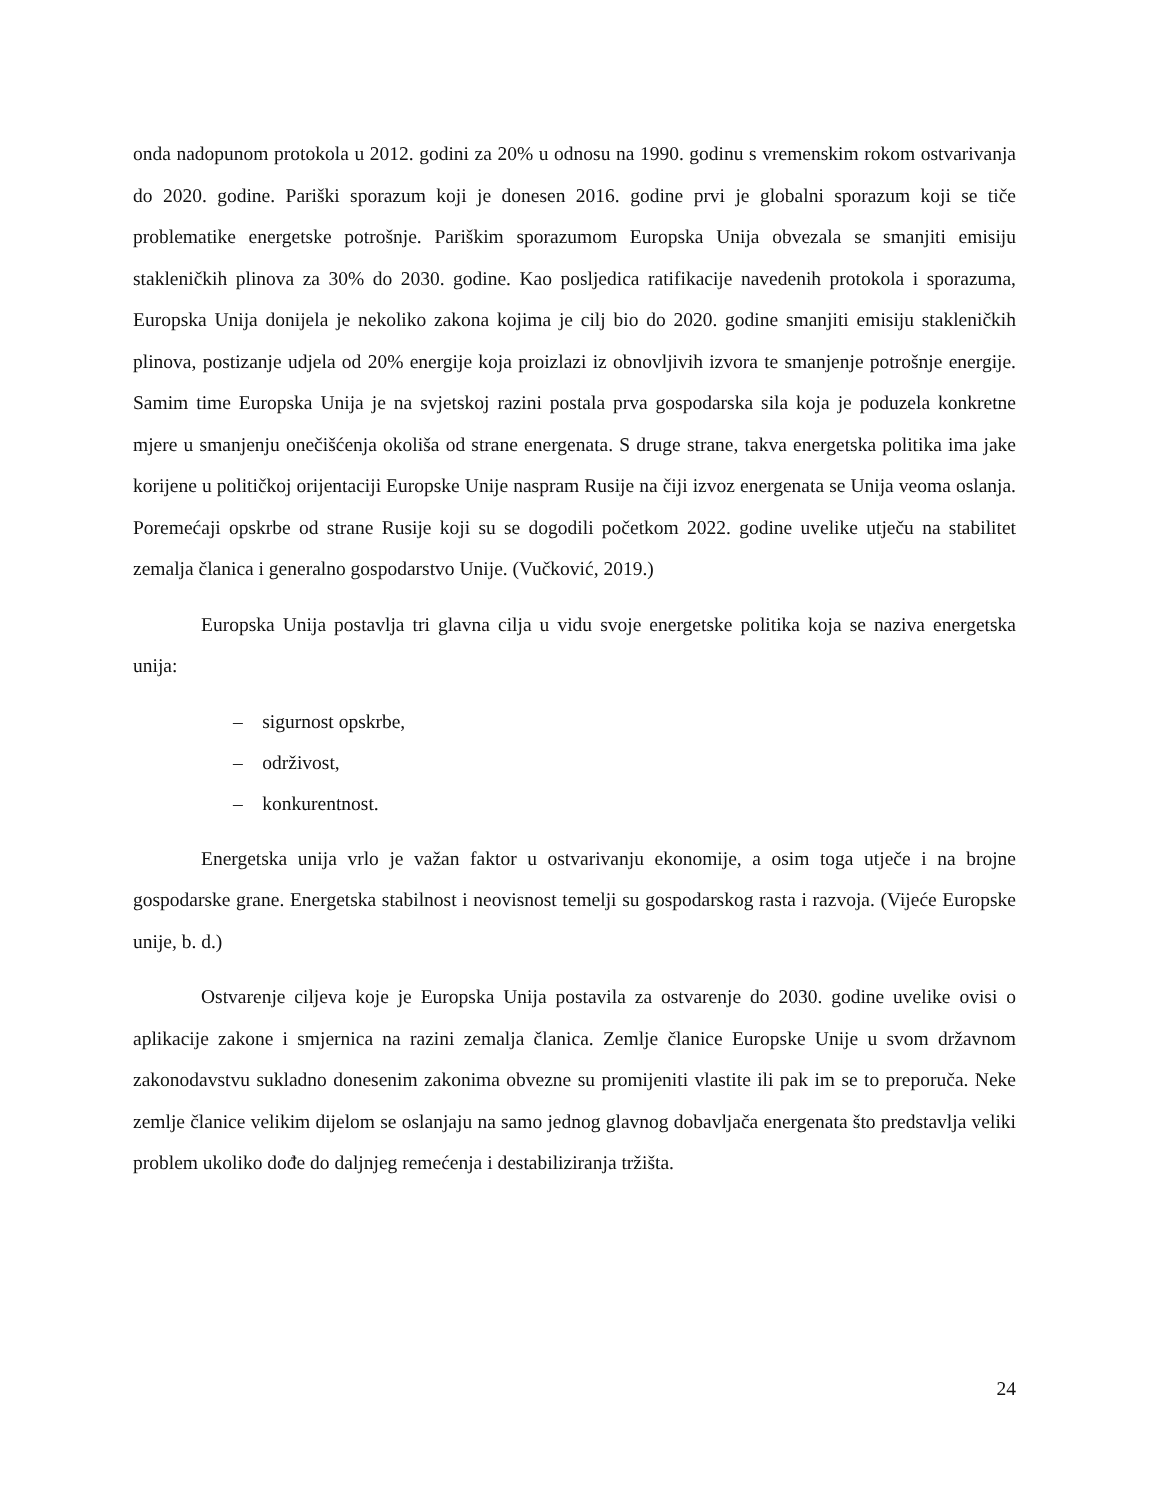onda nadopunom protokola u 2012. godini za 20% u odnosu na 1990. godinu s vremenskim rokom ostvarivanja do 2020. godine. Pariški sporazum koji je donesen 2016. godine prvi je globalni sporazum koji se tiče problematike energetske potrošnje. Pariškim sporazumom Europska Unija obvezala se smanjiti emisiju stakleničkih plinova za 30% do 2030. godine. Kao posljedica ratifikacije navedenih protokola i sporazuma, Europska Unija donijela je nekoliko zakona kojima je cilj bio do 2020. godine smanjiti emisiju stakleničkih plinova, postizanje udjela od 20% energije koja proizlazi iz obnovljivih izvora te smanjenje potrošnje energije. Samim time Europska Unija je na svjetskoj razini postala prva gospodarska sila koja je poduzela konkretne mjere u smanjenju onečišćenja okoliša od strane energenata. S druge strane, takva energetska politika ima jake korijene u političkoj orijentaciji Europske Unije naspram Rusije na čiji izvoz energenata se Unija veoma oslanja. Poremećaji opskrbe od strane Rusije koji su se dogodili početkom 2022. godine uvelike utječu na stabilitet zemalja članica i generalno gospodarstvo Unije. (Vučković, 2019.)
Europska Unija postavlja tri glavna cilja u vidu svoje energetske politika koja se naziva energetska unija:
– sigurnost opskrbe,
– održivost,
– konkurentnost.
Energetska unija vrlo je važan faktor u ostvarivanju ekonomije, a osim toga utječe i na brojne gospodarske grane. Energetska stabilnost i neovisnost temelji su gospodarskog rasta i razvoja. (Vijeće Europske unije, b. d.)
Ostvarenje ciljeva koje je Europska Unija postavila za ostvarenje do 2030. godine uvelike ovisi o aplikacije zakone i smjernica na razini zemalja članica. Zemlje članice Europske Unije u svom državnom zakonodavstvu sukladno donesenim zakonima obvezne su promijeniti vlastite ili pak im se to preporuča. Neke zemlje članice velikim dijelom se oslanjaju na samo jednog glavnog dobavljača energenata što predstavlja veliki problem ukoliko dođe do daljnjeg remećenja i destabiliziranja tržišta.
24